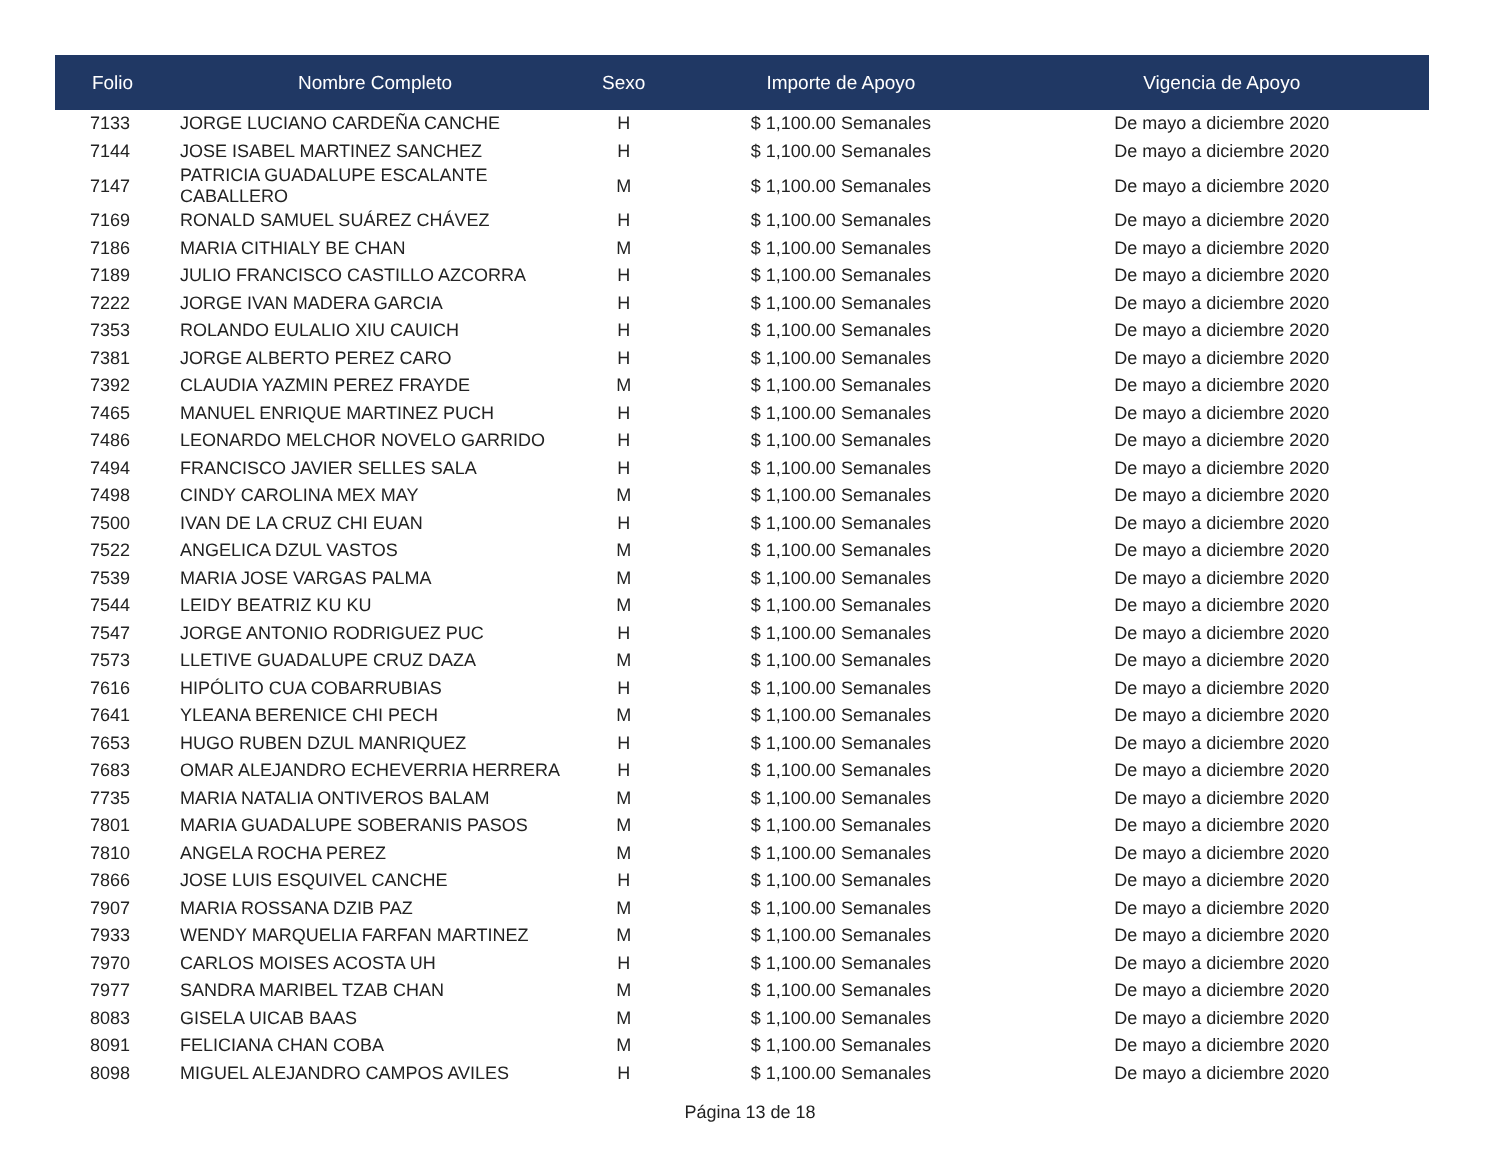| Folio | Nombre Completo | Sexo | Importe de Apoyo | Vigencia de Apoyo |
| --- | --- | --- | --- | --- |
| 7133 | JORGE LUCIANO CARDEÑA CANCHE | H | $ 1,100.00 Semanales | De mayo a diciembre 2020 |
| 7144 | JOSE ISABEL MARTINEZ SANCHEZ | H | $ 1,100.00 Semanales | De mayo a diciembre 2020 |
| 7147 | PATRICIA GUADALUPE ESCALANTE CABALLERO | M | $ 1,100.00 Semanales | De mayo a diciembre 2020 |
| 7169 | RONALD SAMUEL SUÁREZ CHÁVEZ | H | $ 1,100.00 Semanales | De mayo a diciembre 2020 |
| 7186 | MARIA CITHIALY BE CHAN | M | $ 1,100.00 Semanales | De mayo a diciembre 2020 |
| 7189 | JULIO FRANCISCO CASTILLO AZCORRA | H | $ 1,100.00 Semanales | De mayo a diciembre 2020 |
| 7222 | JORGE IVAN MADERA GARCIA | H | $ 1,100.00 Semanales | De mayo a diciembre 2020 |
| 7353 | ROLANDO EULALIO XIU CAUICH | H | $ 1,100.00 Semanales | De mayo a diciembre 2020 |
| 7381 | JORGE ALBERTO PEREZ CARO | H | $ 1,100.00 Semanales | De mayo a diciembre 2020 |
| 7392 | CLAUDIA YAZMIN PEREZ FRAYDE | M | $ 1,100.00 Semanales | De mayo a diciembre 2020 |
| 7465 | MANUEL ENRIQUE MARTINEZ PUCH | H | $ 1,100.00 Semanales | De mayo a diciembre 2020 |
| 7486 | LEONARDO MELCHOR NOVELO GARRIDO | H | $ 1,100.00 Semanales | De mayo a diciembre 2020 |
| 7494 | FRANCISCO JAVIER SELLES SALA | H | $ 1,100.00 Semanales | De mayo a diciembre 2020 |
| 7498 | CINDY CAROLINA MEX MAY | M | $ 1,100.00 Semanales | De mayo a diciembre 2020 |
| 7500 | IVAN DE LA CRUZ CHI EUAN | H | $ 1,100.00 Semanales | De mayo a diciembre 2020 |
| 7522 | ANGELICA DZUL VASTOS | M | $ 1,100.00 Semanales | De mayo a diciembre 2020 |
| 7539 | MARIA JOSE VARGAS PALMA | M | $ 1,100.00 Semanales | De mayo a diciembre 2020 |
| 7544 | LEIDY BEATRIZ KU KU | M | $ 1,100.00 Semanales | De mayo a diciembre 2020 |
| 7547 | JORGE ANTONIO RODRIGUEZ PUC | H | $ 1,100.00 Semanales | De mayo a diciembre 2020 |
| 7573 | LLETIVE GUADALUPE CRUZ DAZA | M | $ 1,100.00 Semanales | De mayo a diciembre 2020 |
| 7616 | HIPÓLITO CUA COBARRUBIAS | H | $ 1,100.00 Semanales | De mayo a diciembre 2020 |
| 7641 | YLEANA BERENICE CHI PECH | M | $ 1,100.00 Semanales | De mayo a diciembre 2020 |
| 7653 | HUGO RUBEN DZUL MANRIQUEZ | H | $ 1,100.00 Semanales | De mayo a diciembre 2020 |
| 7683 | OMAR ALEJANDRO ECHEVERRIA HERRERA | H | $ 1,100.00 Semanales | De mayo a diciembre 2020 |
| 7735 | MARIA NATALIA ONTIVEROS BALAM | M | $ 1,100.00 Semanales | De mayo a diciembre 2020 |
| 7801 | MARIA GUADALUPE SOBERANIS PASOS | M | $ 1,100.00 Semanales | De mayo a diciembre 2020 |
| 7810 | ANGELA ROCHA PEREZ | M | $ 1,100.00 Semanales | De mayo a diciembre 2020 |
| 7866 | JOSE LUIS ESQUIVEL CANCHE | H | $ 1,100.00 Semanales | De mayo a diciembre 2020 |
| 7907 | MARIA ROSSANA DZIB PAZ | M | $ 1,100.00 Semanales | De mayo a diciembre 2020 |
| 7933 | WENDY MARQUELIA FARFAN MARTINEZ | M | $ 1,100.00 Semanales | De mayo a diciembre 2020 |
| 7970 | CARLOS MOISES ACOSTA UH | H | $ 1,100.00 Semanales | De mayo a diciembre 2020 |
| 7977 | SANDRA MARIBEL TZAB CHAN | M | $ 1,100.00 Semanales | De mayo a diciembre 2020 |
| 8083 | GISELA UICAB BAAS | M | $ 1,100.00 Semanales | De mayo a diciembre 2020 |
| 8091 | FELICIANA CHAN COBA | M | $ 1,100.00 Semanales | De mayo a diciembre 2020 |
| 8098 | MIGUEL ALEJANDRO CAMPOS AVILES | H | $ 1,100.00 Semanales | De mayo a diciembre 2020 |
Página 13 de 18